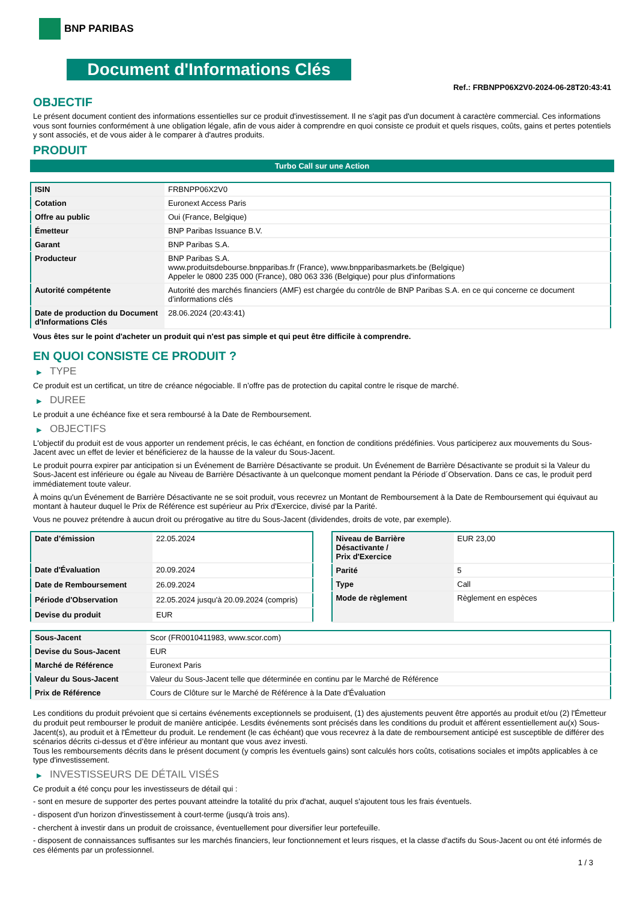BNP PARIBAS
Document d'Informations Clés
Ref.: FRBNPP06X2V0-2024-06-28T20:43:41
OBJECTIF
Le présent document contient des informations essentielles sur ce produit d'investissement. Il ne s'agit pas d'un document à caractère commercial. Ces informations vous sont fournies conformément à une obligation légale, afin de vous aider à comprendre en quoi consiste ce produit et quels risques, coûts, gains et pertes potentiels y sont associés, et de vous aider à le comparer à d'autres produits.
PRODUIT
Turbo Call sur une Action
| ISIN | FRBNPP06X2V0 |
| Cotation | Euronext Access Paris |
| Offre au public | Oui (France, Belgique) |
| Émetteur | BNP Paribas Issuance B.V. |
| Garant | BNP Paribas S.A. |
| Producteur | BNP Paribas S.A. www.produitsdebourse.bnpparibas.fr (France), www.bnpparibasmarkets.be (Belgique) Appeler le 0800 235 000 (France), 080 063 336 (Belgique) pour plus d'informations |
| Autorité compétente | Autorité des marchés financiers (AMF) est chargée du contrôle de BNP Paribas S.A. en ce qui concerne ce document d’informations clés |
| Date de production du Document d'Informations Clés | 28.06.2024 (20:43:41) |
Vous êtes sur le point d'acheter un produit qui n'est pas simple et qui peut être difficile à comprendre.
EN QUOI CONSISTE CE PRODUIT ?
▶ TYPE
Ce produit est un certificat, un titre de créance négociable. Il n’offre pas de protection du capital contre le risque de marché.
▶ DUREE
Le produit a une échéance fixe et sera remboursé à la Date de Remboursement.
▶ OBJECTIFS
L'objectif du produit est de vous apporter un rendement précis, le cas échéant, en fonction de conditions prédéfinies. Vous participerez aux mouvements du Sous-Jacent avec un effet de levier et bénéficierez de la hausse de la valeur du Sous-Jacent.
Le produit pourra expirer par anticipation si un Événement de Barrière Désactivante se produit. Un Événement de Barrière Désactivante se produit si la Valeur du Sous-Jacent est inférieure ou égale au Niveau de Barrière Désactivante à un quelconque moment pendant la Période d´Observation. Dans ce cas, le produit perd immédiatement toute valeur.
À moins qu'un Événement de Barrière Désactivante ne se soit produit, vous recevrez un Montant de Remboursement à la Date de Remboursement qui équivaut au montant à hauteur duquel le Prix de Référence est supérieur au Prix d'Exercice, divisé par la Parité.
Vous ne pouvez prétendre à aucun droit ou prérogative au titre du Sous-Jacent (dividendes, droits de vote, par exemple).
| Date d’émission | 22.05.2024 |
| Date d'Évaluation | 20.09.2024 |
| Date de Remboursement | 26.09.2024 |
| Période d'Observation | 22.05.2024 jusqu'à 20.09.2024 (compris) |
| Devise du produit | EUR |
| Niveau de Barrière Désactivante / Prix d'Exercice | EUR 23,00 |
| Parité | 5 |
| Type | Call |
| Mode de règlement | Règlement en espèces |
| Sous-Jacent | Scor (FR0010411983, www.scor.com) |
| Devise du Sous-Jacent | EUR |
| Marché de Référence | Euronext Paris |
| Valeur du Sous-Jacent | Valeur du Sous-Jacent telle que déterminée en continu par le Marché de Référence |
| Prix de Référence | Cours de Clôture sur le Marché de Référence à la Date d'Évaluation |
Les conditions du produit prévoient que si certains événements exceptionnels se produisent, (1) des ajustements peuvent être apportés au produit et/ou (2) l'Émetteur du produit peut rembourser le produit de manière anticipée. Lesdits événements sont précisés dans les conditions du produit et afférent essentiellement au(x) Sous-Jacent(s), au produit et à l'Émetteur du produit. Le rendement (le cas échéant) que vous recevrez à la date de remboursement anticipé est susceptible de différer des scénarios décrits ci-dessus et d’être inférieur au montant que vous avez investi.
Tous les remboursements décrits dans le présent document (y compris les éventuels gains) sont calculés hors coûts, cotisations sociales et impôts applicables à ce type d'investissement.
▶ INVESTISSEURS DE DÉTAIL VISÉS
Ce produit a été conçu pour les investisseurs de détail qui :
- sont en mesure de supporter des pertes pouvant atteindre la totalité du prix d'achat, auquel s'ajoutent tous les frais éventuels.
- disposent d'un horizon d'investissement à court-terme (jusqu'à trois ans).
- cherchent à investir dans un produit de croissance, éventuellement pour diversifier leur portefeuille.
- disposent de connaissances suffisantes sur les marchés financiers, leur fonctionnement et leurs risques, et la classe d'actifs du Sous-Jacent ou ont été informés de ces éléments par un professionnel.
1 / 3